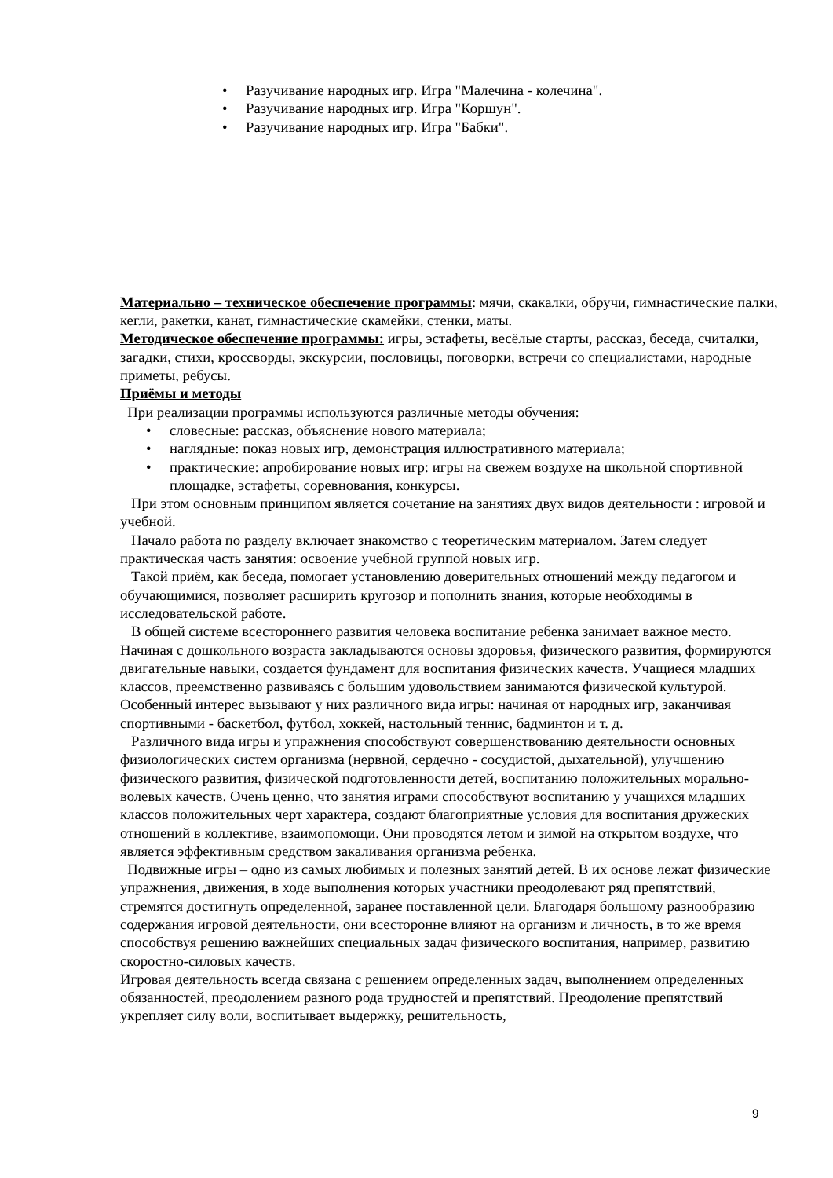• Разучивание народных игр. Игра "Малечина - колечина".
• Разучивание народных игр. Игра "Коршун".
• Разучивание народных игр. Игра "Бабки".
Материально – техническое обеспечение программы: мячи, скакалки, обручи, гимнастические палки, кегли, ракетки, канат, гимнастические скамейки, стенки, маты.
Методическое обеспечение программы: игры, эстафеты, весёлые старты, рассказ, беседа, считалки, загадки, стихи, кроссворды, экскурсии, пословицы, поговорки, встречи со специалистами, народные приметы, ребусы.
Приёмы и методы
При реализации программы используются различные методы обучения:
• словесные: рассказ, объяснение нового материала;
• наглядные: показ новых игр, демонстрация иллюстративного материала;
• практические: апробирование новых игр: игры на свежем воздухе на школьной спортивной площадке, эстафеты, соревнования, конкурсы.
При этом основным принципом является сочетание на занятиях двух видов деятельности : игровой и учебной.
Начало работа по разделу включает знакомство с теоретическим материалом. Затем следует практическая часть занятия: освоение учебной группой новых игр.
Такой приём, как беседа, помогает установлению доверительных отношений между педагогом и обучающимися, позволяет расширить кругозор и пополнить знания, которые необходимы в исследовательской работе.
В общей системе всестороннего развития человека воспитание ребенка занимает важное место. Начиная с дошкольного возраста закладываются основы здоровья, физического развития, формируются двигательные навыки, создается фундамент для воспитания физических качеств. Учащиеся младших классов, преемственно развиваясь с большим удовольствием занимаются физической культурой. Особенный интерес вызывают у них различного вида игры: начиная от народных игр, заканчивая спортивными - баскетбол, футбол, хоккей, настольный теннис, бадминтон и т. д.
Различного вида игры и упражнения способствуют совершенствованию деятельности основных физиологических систем организма (нервной, сердечно - сосудистой, дыхательной), улучшению физического развития, физической подготовленности детей, воспитанию положительных морально-волевых качеств. Очень ценно, что занятия играми способствуют воспитанию у учащихся младших классов положительных черт характера, создают благоприятные условия для воспитания дружеских отношений в коллективе, взаимопомощи. Они проводятся летом и зимой на открытом воздухе, что является эффективным средством закаливания организма ребенка.
Подвижные игры – одно из самых любимых и полезных занятий детей. В их основе лежат физические упражнения, движения, в ходе выполнения которых участники преодолевают ряд препятствий, стремятся достигнуть определенной, заранее поставленной цели. Благодаря большому разнообразию содержания игровой деятельности, они всесторонне влияют на организм и личность, в то же время способствуя решению важнейших специальных задач физического воспитания, например, развитию скоростно-силовых качеств.
Игровая деятельность всегда связана с решением определенных задач, выполнением определенных обязанностей, преодолением разного рода трудностей и препятствий. Преодоление препятствий укрепляет силу воли, воспитывает выдержку, решительность,
9